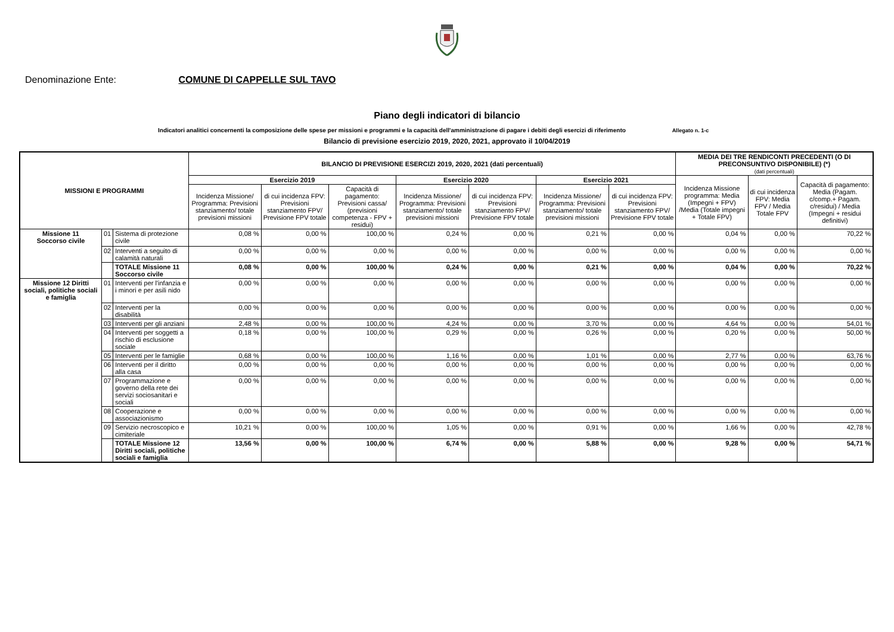Denominazione Ente: COMUNE DI CAPPELLE SUL TAVO
Piano degli indicatori di bilancio
Indicatori analitici concernenti la composizione delle spese per missioni e programmi e la capacità dell'amministrazione di pagare i debiti degli esercizi di riferimento Allegato n. 1-c
Bilancio di previsione esercizio 2019, 2020, 2021, approvato il 10/04/2019
| MISSIONI E PROGRAMMI | | | BILANCIO DI PREVISIONE ESERCIZI 2019, 2020, 2021 (dati percentuali) | | | | | | | MEDIA DEI TRE RENDICONTI PRECEDENTI (O DI PRECONSUNTIVO DISPONIBILE) (*) (dati percentuali) | | |
| --- | --- | --- | --- | --- | --- | --- | --- | --- | --- | --- | --- | --- |
| | | | Esercizio 2019 | | | Esercizio 2020 | | Esercizio 2021 | | Incidenza Missione programma: Media (Impegni + FPV) /Media (Totale impegni + Totale FPV) | di cui incidenza FPV: Media FPV / Media Totale FPV | Capacità di pagamento: Media (Pagam. c/comp.+ Pagam. c/residui) / Media (Impegni + residui definitivi) |
| | | | Incidenza Missione/ Programma: Previsioni stanziamento/ totale previsioni missioni | di cui incidenza FPV: Previsioni stanziamento FPV/ Previsione FPV totale | Capacità di pagamento: Previsioni cassa/ (previsioni competenza - FPV + residui) | Incidenza Missione/ Programma: Previsioni stanziamento/ totale previsioni missioni | di cui incidenza FPV: Previsioni stanziamento FPV/ Previsione FPV totale | Incidenza Missione/ Programma: Previsioni stanziamento/ totale previsioni missioni | di cui incidenza FPV: Previsioni stanziamento FPV/ Previsione FPV totale | | | |
| Missione 11 Soccorso civile | 01 | Sistema di protezione civile | 0,08 % | 0,00 % | 100,00 % | 0,24 % | 0,00 % | 0,21 % | 0,00 % | 0,04 % | 0,00 % | 70,22 % |
| | 02 | Interventi a seguito di calamità naturali | 0,00 % | 0,00 % | 0,00 % | 0,00 % | 0,00 % | 0,00 % | 0,00 % | 0,00 % | 0,00 % | 0,00 % |
| | | TOTALE Missione 11 Soccorso civile | 0,08 % | 0,00 % | 100,00 % | 0,24 % | 0,00 % | 0,21 % | 0,00 % | 0,04 % | 0,00 % | 70,22 % |
| Missione 12 Diritti sociali, politiche sociali e famiglia | 01 | Interventi per l'infanzia e i minori e per asili nido | 0,00 % | 0,00 % | 0,00 % | 0,00 % | 0,00 % | 0,00 % | 0,00 % | 0,00 % | 0,00 % | 0,00 % |
| | 02 | Interventi per la disabilità | 0,00 % | 0,00 % | 0,00 % | 0,00 % | 0,00 % | 0,00 % | 0,00 % | 0,00 % | 0,00 % | 0,00 % |
| | 03 | Interventi per gli anziani | 2,48 % | 0,00 % | 100,00 % | 4,24 % | 0,00 % | 3,70 % | 0,00 % | 4,64 % | 0,00 % | 54,01 % |
| | 04 | Interventi per soggetti a rischio di esclusione sociale | 0,18 % | 0,00 % | 100,00 % | 0,29 % | 0,00 % | 0,26 % | 0,00 % | 0,20 % | 0,00 % | 50,00 % |
| | 05 | Interventi per le famiglie | 0,68 % | 0,00 % | 100,00 % | 1,16 % | 0,00 % | 1,01 % | 0,00 % | 2,77 % | 0,00 % | 63,76 % |
| | 06 | Interventi per il diritto alla casa | 0,00 % | 0,00 % | 0,00 % | 0,00 % | 0,00 % | 0,00 % | 0,00 % | 0,00 % | 0,00 % | 0,00 % |
| | 07 | Programmazione e governo della rete dei servizi sociosanitari e sociali | 0,00 % | 0,00 % | 0,00 % | 0,00 % | 0,00 % | 0,00 % | 0,00 % | 0,00 % | 0,00 % | 0,00 % |
| | 08 | Cooperazione e associazionismo | 0,00 % | 0,00 % | 0,00 % | 0,00 % | 0,00 % | 0,00 % | 0,00 % | 0,00 % | 0,00 % | 0,00 % |
| | 09 | Servizio necroscopico e cimiteriale | 10,21 % | 0,00 % | 100,00 % | 1,05 % | 0,00 % | 0,91 % | 0,00 % | 1,66 % | 0,00 % | 42,78 % |
| | | TOTALE Missione 12 Diritti sociali, politiche sociali e famiglia | 13,56 % | 0,00 % | 100,00 % | 6,74 % | 0,00 % | 5,88 % | 0,00 % | 9,28 % | 0,00 % | 54,71 % |